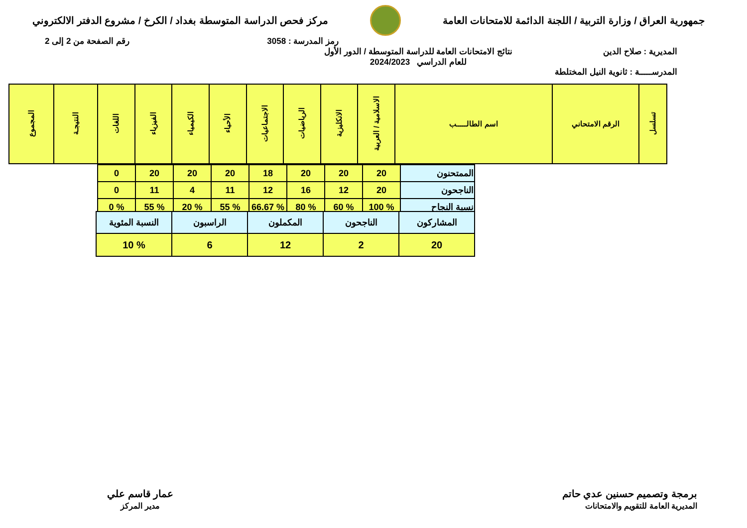جمهورية العراق / وزارة التربية / اللجنة الدائمة للامتحانات العامة
مركز فحص الدراسة المتوسطة بغداد / الكرخ / مشروع الدفتر الالكتروني
رمز المدرسة : 3058 رقم الصفحة من 2 إلى 2
المديرية : صلاح الدين
المدرســـــة : ثانوية النيل المختلطة
نتائج الامتحانات العامة للدراسة المتوسطة / الدور الأول
للعام الدراسي 2024/2023
| تسلسل | الرقم الامتحاني | اسم الطالـــــب | الاسلامية / العربية | الانكليزية | الرياضيات | الاجتماعيات | الأحياء | الكيمياء | الفيزياء | اللغات | النتيجـة | المجموع |
| --- | --- | --- | --- | --- | --- | --- | --- | --- | --- | --- | --- | --- |
| الممتحنون | 20 | 20 | 20 | 18 | 20 | 20 | 20 | 0 |
| الناجحون | 20 | 12 | 16 | 12 | 11 | 4 | 11 | 0 |
| نسبة النجاح | % 100 | % 60 | % 80 | % 66.67 | % 55 | % 20 | % 55 | % 0 |
| المشاركون | الناجحون | المكملون | الراسبون | النسبة المئوية |
| 20 | 2 | 12 | 6 | % 10 |
برمجة وتصميم حسنين عدي حاتم
المديرية العامة للتقويم والامتحانات
عمار قاسم علي
مدير المركز